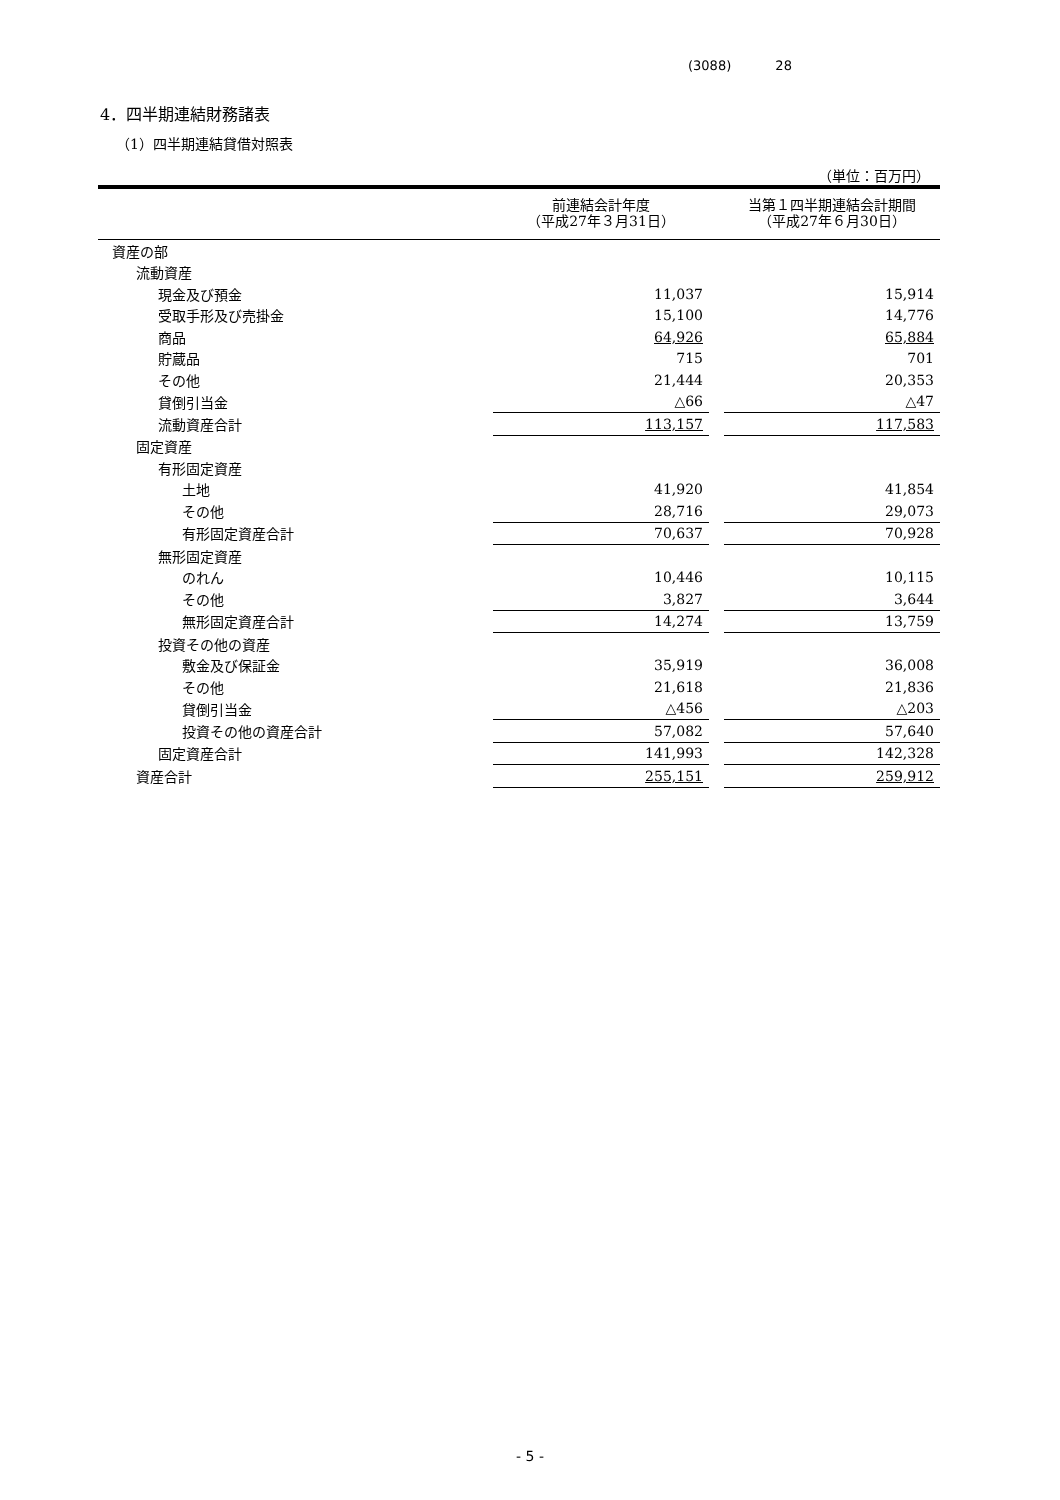(3088) 28
4．四半期連結財務諸表
（1）四半期連結貸借対照表
（単位：百万円）
| | 前連結会計年度 （平成27年３月31日） | | 当第１四半期連結会計期間 （平成27年６月30日） |
| --- | --- | --- | --- |
| 資産の部 | | | |
| 流動資産 | | | |
| 現金及び預金 | 11,037 | | 15,914 |
| 受取手形及び売掛金 | 15,100 | | 14,776 |
| 商品 | 64,926 | | 65,884 |
| 貯蔵品 | 715 | | 701 |
| その他 | 21,444 | | 20,353 |
| 貸倒引当金 | △66 | | △47 |
| 流動資産合計 | 113,157 | | 117,583 |
| 固定資産 | | | |
| 有形固定資産 | | | |
| 土地 | 41,920 | | 41,854 |
| その他 | 28,716 | | 29,073 |
| 有形固定資産合計 | 70,637 | | 70,928 |
| 無形固定資産 | | | |
| のれん | 10,446 | | 10,115 |
| その他 | 3,827 | | 3,644 |
| 無形固定資産合計 | 14,274 | | 13,759 |
| 投資その他の資産 | | | |
| 敷金及び保証金 | 35,919 | | 36,008 |
| その他 | 21,618 | | 21,836 |
| 貸倒引当金 | △456 | | △203 |
| 投資その他の資産合計 | 57,082 | | 57,640 |
| 固定資産合計 | 141,993 | | 142,328 |
| 資産合計 | 255,151 | | 259,912 |
- 5 -